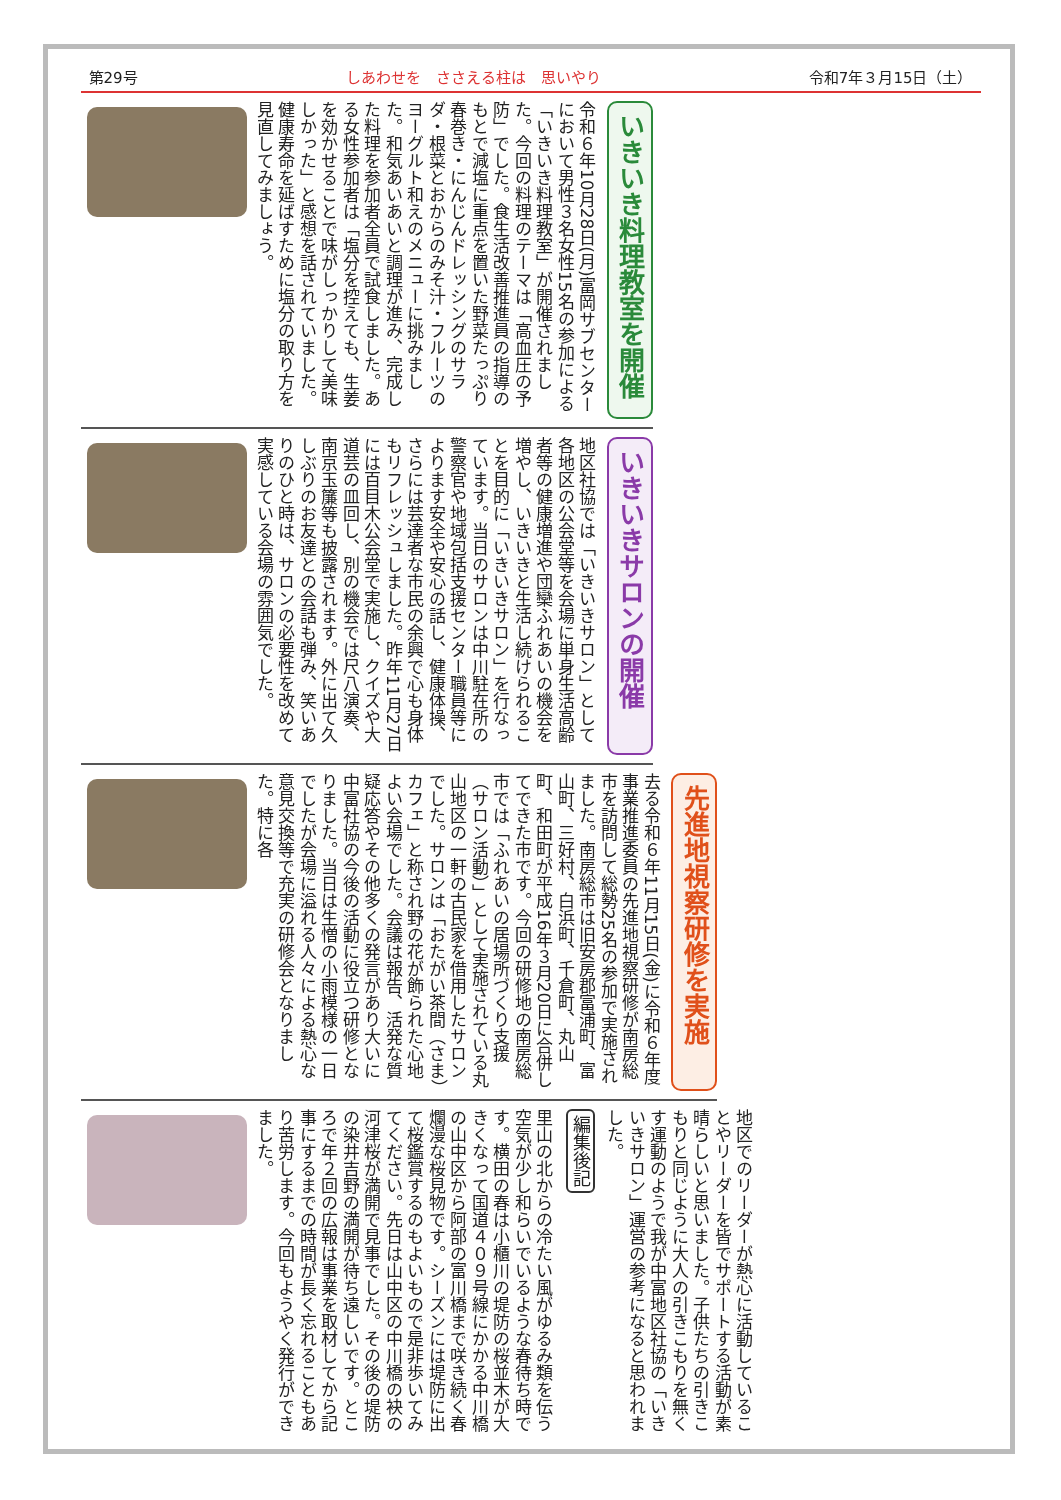第29号 しあわせを　ささえる柱は　思いやり 令和7年３月15日（土）
いきいき料理教室を開催
令和６年10月28日(月)富岡サブセンターにおいて男性３名女性15名の参加による「いきいき料理教室」が開催されました。今回の料理のテーマは「高血圧の予防」でした。食生活改善推進員の指導のもとで減塩に重点を置いた野菜たっぷり春巻き・にんじんドレッシングのサラダ・根菜とおからのみそ汁・フルーツのヨーグルト和えのメニューに挑みました。和気あいあいと調理が進み、完成した料理を参加者全員で試食しました。ある女性参加者は「塩分を控えても、生姜を効かせることで味がしっかりして美味しかった」と感想を話されていました。健康寿命を延ばすために塩分の取り方を見直してみましょう。
いきいきサロンの開催
地区社協では「いきいきサロン」として各地区の公会堂等を会場に単身生活高齢者等の健康増進や団欒ふれあいの機会を増やし、いきいきと生活し続けられることを目的に「いきいきサロン」を行なっています。当日のサロンは中川駐在所の警察官や地域包括支援センター職員等によります安全や安心の話し、健康体操、さらには芸達者な市民の余興で心も身体もリフレッシュしました。昨年11月27日には百目木公会堂で実施し、クイズや大道芸の皿回し、別の機会では尺八演奏、南京玉簾等も披露されます。外に出て久しぶりのお友達との会話も弾み、笑いありのひと時は、サロンの必要性を改めて実感している会場の雰囲気でした。
先進地視察研修を実施
去る令和６年11月15日(金)に令和６年度事業推進委員の先進地視察研修が南房総市を訪問して総勢25名の参加で実施されました。南房総市は旧安房郡富浦町、富山町、三好村、白浜町、千倉町、丸山町、和田町が平成16年３月20日に合併してできた市です。今回の研修地の南房総市では「ふれあいの居場所づくり支援（サロン活動）」として実施されている丸山地区の一軒の古民家を借用したサロンでした。サロンは「おたがい茶間（さま）カフェ」と称され野の花が飾られた心地よい会場でした。会議は報告、活発な質疑応答やその他多くの発言があり大いに中富社協の今後の活動に役立つ研修となりました。当日は生憎の小雨模様の一日でしたが会場に溢れる人々による熱心な意見交換等で充実の研修会となりました。特に各
地区でのリーダーが熱心に活動していることやリーダーを皆でサポートする活動が素晴らしいと思いました。子供たちの引きこもりと同じように大人の引きこもりを無くす運動のようで我が中富地区社協の「いきいきサロン」運営の参考になると思われました。
編集後記
里山の北からの冷たい風がゆるみ類を伝う空気が少し和らいでいるような春待ち時です。横田の春は小櫃川の堤防の桜並木が大きくなって国道４０９号線にかかる中川橋の山中区から阿部の富川橋まで咲き続く春爛漫な桜見物です。シーズンには堤防に出て桜鑑賞するのもよいもので是非歩いてみてください。先日は山中区の中川橋の袂の河津桜が満開で見事でした。その後の堤防の染井吉野の満開が待ち遠しいです。ところで年２回の広報は事業を取材してから記事にするまでの時間が長く忘れることもあり苦労します。今回もようやく発行ができました。